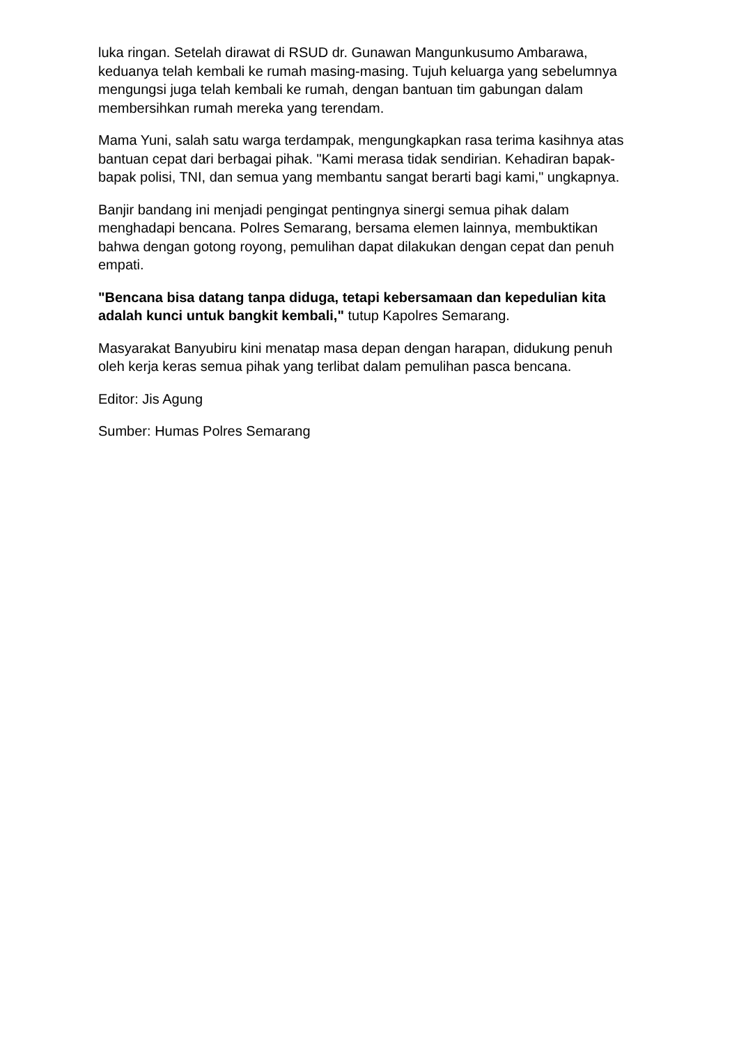luka ringan. Setelah dirawat di RSUD dr. Gunawan Mangunkusumo Ambarawa, keduanya telah kembali ke rumah masing-masing. Tujuh keluarga yang sebelumnya mengungsi juga telah kembali ke rumah, dengan bantuan tim gabungan dalam membersihkan rumah mereka yang terendam.
Mama Yuni, salah satu warga terdampak, mengungkapkan rasa terima kasihnya atas bantuan cepat dari berbagai pihak. "Kami merasa tidak sendirian. Kehadiran bapak-bapak polisi, TNI, dan semua yang membantu sangat berarti bagi kami," ungkapnya.
Banjir bandang ini menjadi pengingat pentingnya sinergi semua pihak dalam menghadapi bencana. Polres Semarang, bersama elemen lainnya, membuktikan bahwa dengan gotong royong, pemulihan dapat dilakukan dengan cepat dan penuh empati.
"Bencana bisa datang tanpa diduga, tetapi kebersamaan dan kepedulian kita adalah kunci untuk bangkit kembali," tutup Kapolres Semarang.
Masyarakat Banyubiru kini menatap masa depan dengan harapan, didukung penuh oleh kerja keras semua pihak yang terlibat dalam pemulihan pasca bencana.
Editor: Jis Agung
Sumber: Humas Polres Semarang